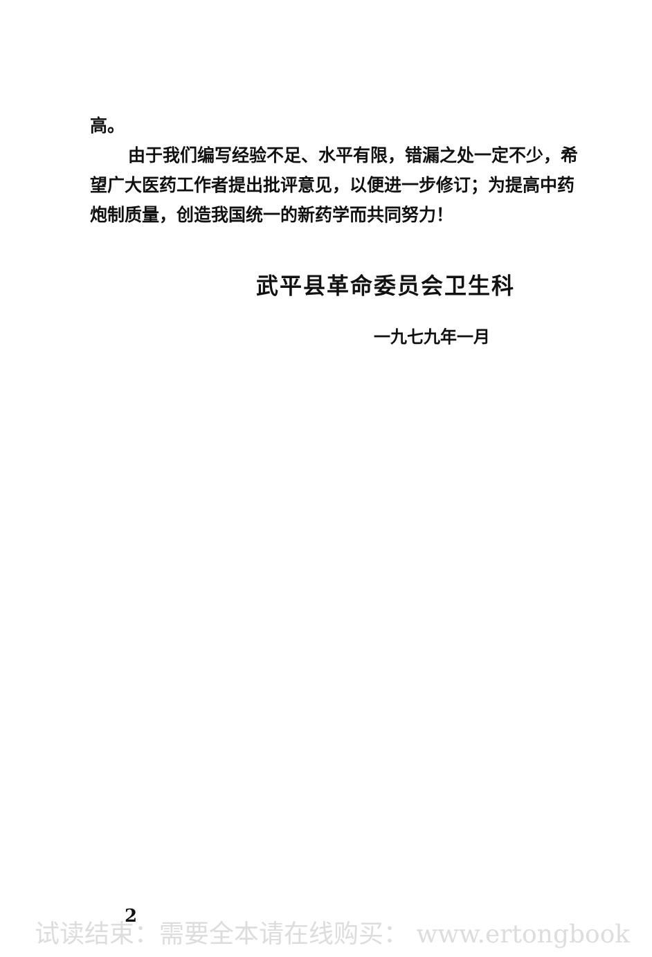高。
由于我们编写经验不足、水平有限，错漏之处一定不少，希望广大医药工作者提出批评意见，以便进一步修订；为提高中药炮制质量，创造我国统一的新药学而共同努力！
武平县革命委员会卫生科
一九七九年一月
2
试读结束：需要全本请在线购买： www.ertongbook